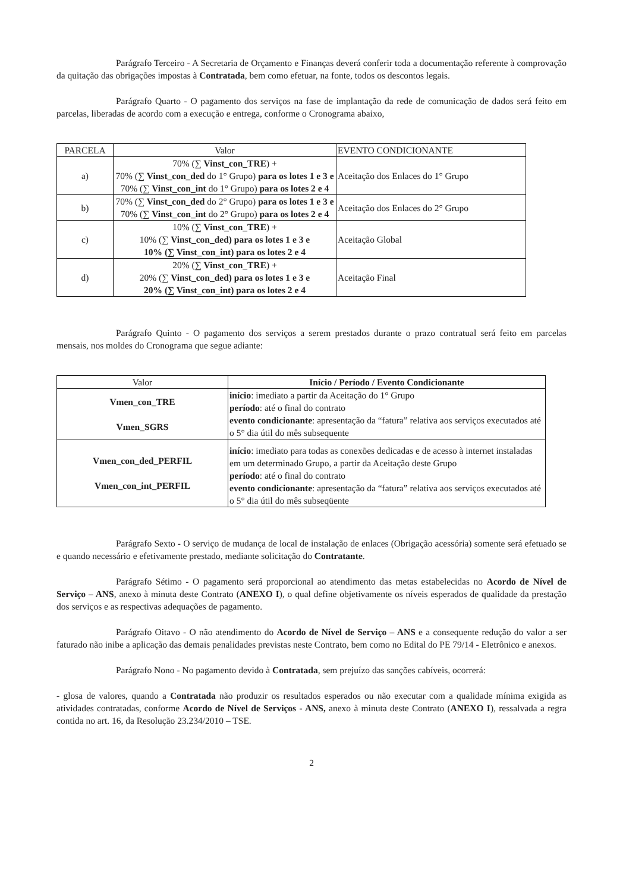Parágrafo Terceiro - A Secretaria de Orçamento e Finanças deverá conferir toda a documentação referente à comprovação da quitação das obrigações impostas à Contratada, bem como efetuar, na fonte, todos os descontos legais.
Parágrafo Quarto - O pagamento dos serviços na fase de implantação da rede de comunicação de dados será feito em parcelas, liberadas de acordo com a execução e entrega, conforme o Cronograma abaixo,
| PARCELA | Valor | EVENTO CONDICIONANTE |
| --- | --- | --- |
| a) | 70% (∑ Vinst_con_TRE ) + 70% (∑ Vinst_con_ded do 1° Grupo) para os lotes 1 e 3 e 70% (∑ Vinst_con_int do 1° Grupo) para os lotes 2 e 4 | Aceitação dos Enlaces do 1° Grupo |
| b) | 70% (∑ Vinst_con_ded do 2° Grupo) para os lotes 1 e 3 e 70% (∑ Vinst_con_int do 2° Grupo) para os lotes 2 e 4 | Aceitação dos Enlaces do 2° Grupo |
| c) | 10% (∑ Vinst_con_TRE ) + 10% (∑ Vinst_con_ded) para os lotes 1 e 3 e 10% (∑ Vinst_con_int) para os lotes 2 e 4 | Aceitação Global |
| d) | 20% (∑ Vinst_con_TRE ) + 20% (∑ Vinst_con_ded) para os lotes 1 e 3 e 20% (∑ Vinst_con_int) para os lotes 2 e 4 | Aceitação Final |
Parágrafo Quinto - O pagamento dos serviços a serem prestados durante o prazo contratual será feito em parcelas mensais, nos moldes do Cronograma que segue adiante:
| Valor | Início / Período / Evento Condicionante |
| --- | --- |
| Vmen_con_TRE Vmen_SGRS | início : imediato a partir da Aceitação do 1° Grupo período : até o final do contrato evento condicionante : apresentação da “fatura” relativa aos serviços executados até o 5° dia útil do mês subsequente |
| Vmen_con_ded_PERFIL Vmen_con_int_PERFIL | início : imediato para todas as conexões dedicadas e de acesso à internet instaladas em um determinado Grupo, a partir da Aceitação deste Grupo período : até o final do contrato evento condicionante : apresentação da “fatura” relativa aos serviços executados até o 5° dia útil do mês subseqüente |
Parágrafo Sexto - O serviço de mudança de local de instalação de enlaces (Obrigação acessória) somente será efetuado se e quando necessário e efetivamente prestado, mediante solicitação do Contratante.
Parágrafo Sétimo - O pagamento será proporcional ao atendimento das metas estabelecidas no Acordo de Nível de Serviço – ANS, anexo à minuta deste Contrato (ANEXO I), o qual define objetivamente os níveis esperados de qualidade da prestação dos serviços e as respectivas adequações de pagamento.
Parágrafo Oitavo - O não atendimento do Acordo de Nível de Serviço – ANS e a consequente redução do valor a ser faturado não inibe a aplicação das demais penalidades previstas neste Contrato, bem como no Edital do PE 79/14 - Eletrônico e anexos.
Parágrafo Nono - No pagamento devido à Contratada, sem prejuízo das sanções cabíveis, ocorrerá:
- glosa de valores, quando a Contratada não produzir os resultados esperados ou não executar com a qualidade mínima exigida as atividades contratadas, conforme Acordo de Nível de Serviços - ANS, anexo à minuta deste Contrato (ANEXO I), ressalvada a regra contida no art. 16, da Resolução 23.234/2010 – TSE.
2